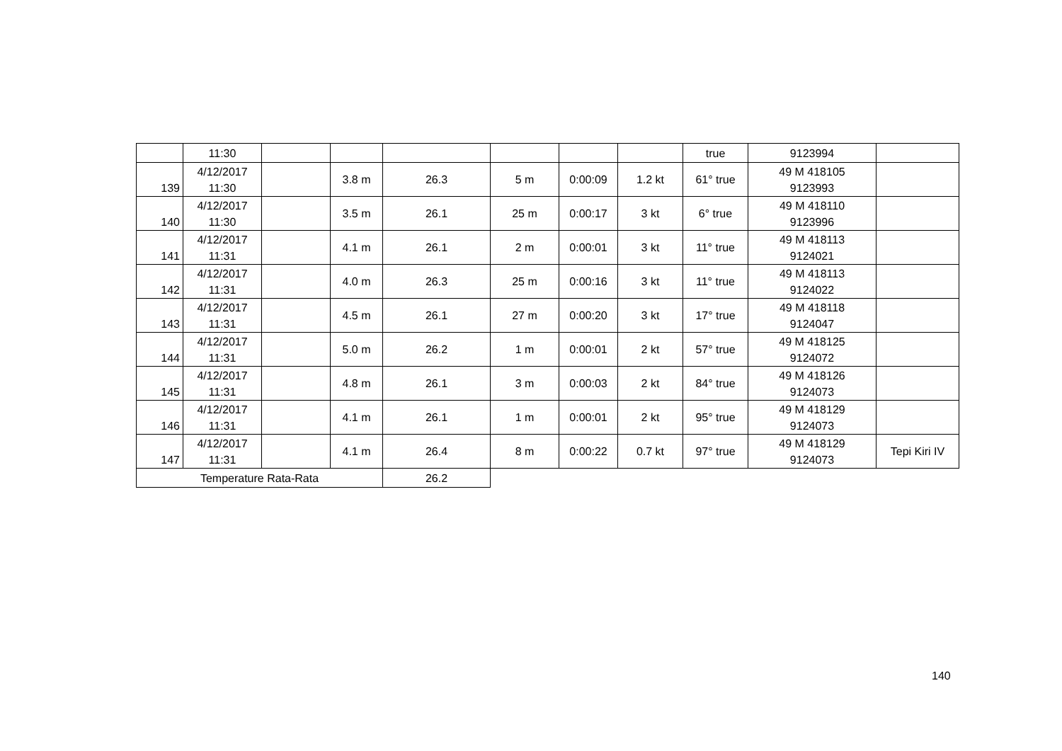| | 11:30 | | | | | | | true | 9123994 | |
| 139 | 4/12/2017 11:30 | | 3.8 m | 26.3 | 5 m | 0:00:09 | 1.2 kt | 61° true | 49 M 418105 9123993 | |
| 140 | 4/12/2017 11:30 | | 3.5 m | 26.1 | 25 m | 0:00:17 | 3 kt | 6° true | 49 M 418110 9123996 | |
| 141 | 4/12/2017 11:31 | | 4.1 m | 26.1 | 2 m | 0:00:01 | 3 kt | 11° true | 49 M 418113 9124021 | |
| 142 | 4/12/2017 11:31 | | 4.0 m | 26.3 | 25 m | 0:00:16 | 3 kt | 11° true | 49 M 418113 9124022 | |
| 143 | 4/12/2017 11:31 | | 4.5 m | 26.1 | 27 m | 0:00:20 | 3 kt | 17° true | 49 M 418118 9124047 | |
| 144 | 4/12/2017 11:31 | | 5.0 m | 26.2 | 1 m | 0:00:01 | 2 kt | 57° true | 49 M 418125 9124072 | |
| 145 | 4/12/2017 11:31 | | 4.8 m | 26.1 | 3 m | 0:00:03 | 2 kt | 84° true | 49 M 418126 9124073 | |
| 146 | 4/12/2017 11:31 | | 4.1 m | 26.1 | 1 m | 0:00:01 | 2 kt | 95° true | 49 M 418129 9124073 | |
| 147 | 4/12/2017 11:31 | | 4.1 m | 26.4 | 8 m | 0:00:22 | 0.7 kt | 97° true | 49 M 418129 9124073 | Tepi Kiri IV |
| Temperature Rata-Rata | | | | 26.2 | | | | | | |
140